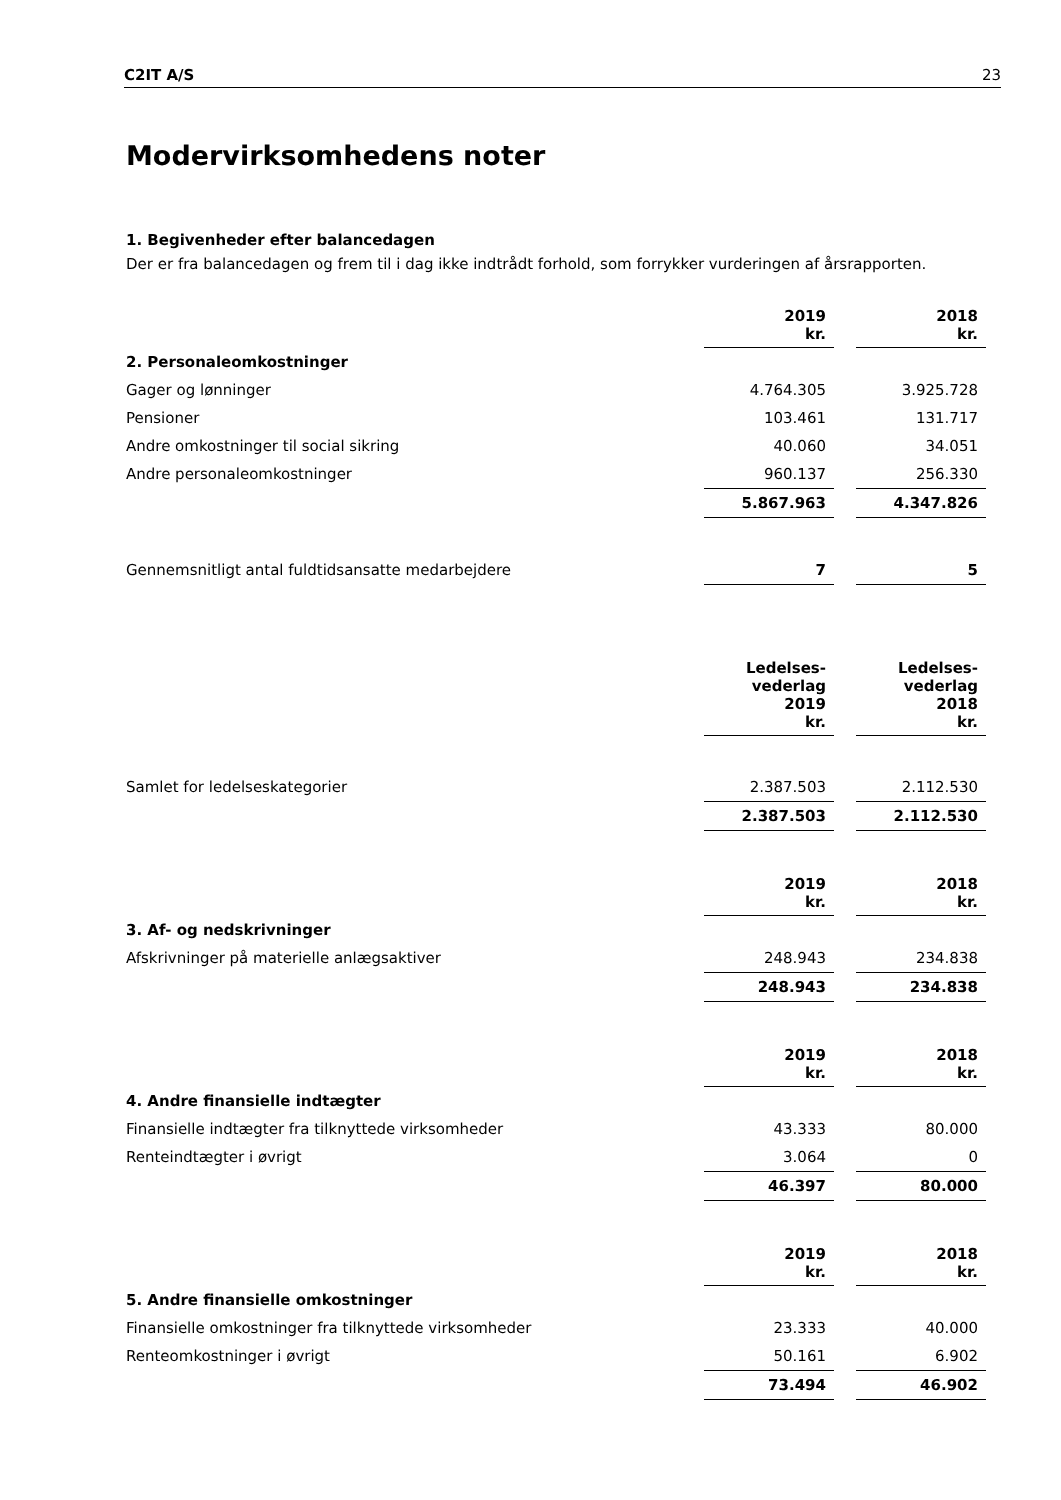C2IT A/S 23
Modervirksomhedens noter
1. Begivenheder efter balancedagen
Der er fra balancedagen og frem til i dag ikke indtrådt forhold, som forrykker vurderingen af årsrapporten.
| | 2019 kr. | 2018 kr. |
| --- | --- | --- |
| 2. Personaleomkostninger | | |
| Gager og lønninger | 4.764.305 | 3.925.728 |
| Pensioner | 103.461 | 131.717 |
| Andre omkostninger til social sikring | 40.060 | 34.051 |
| Andre personaleomkostninger | 960.137 | 256.330 |
| | 5.867.963 | 4.347.826 |
| Gennemsnitligt antal fuldtidsansatte medarbejdere | 7 | 5 |
| | Ledelses- vederlag 2019 kr. | Ledelses- vederlag 2018 kr. |
| --- | --- | --- |
| Samlet for ledelseskategorier | 2.387.503 | 2.112.530 |
| | 2.387.503 | 2.112.530 |
| | 2019 kr. | 2018 kr. |
| --- | --- | --- |
| 3. Af- og nedskrivninger | | |
| Afskrivninger på materielle anlægsaktiver | 248.943 | 234.838 |
| | 248.943 | 234.838 |
| | 2019 kr. | 2018 kr. |
| --- | --- | --- |
| 4. Andre finansielle indtægter | | |
| Finansielle indtægter fra tilknyttede virksomheder | 43.333 | 80.000 |
| Renteindtægter i øvrigt | 3.064 | 0 |
| | 46.397 | 80.000 |
| | 2019 kr. | 2018 kr. |
| --- | --- | --- |
| 5. Andre finansielle omkostninger | | |
| Finansielle omkostninger fra tilknyttede virksomheder | 23.333 | 40.000 |
| Renteomkostninger i øvrigt | 50.161 | 6.902 |
| | 73.494 | 46.902 |